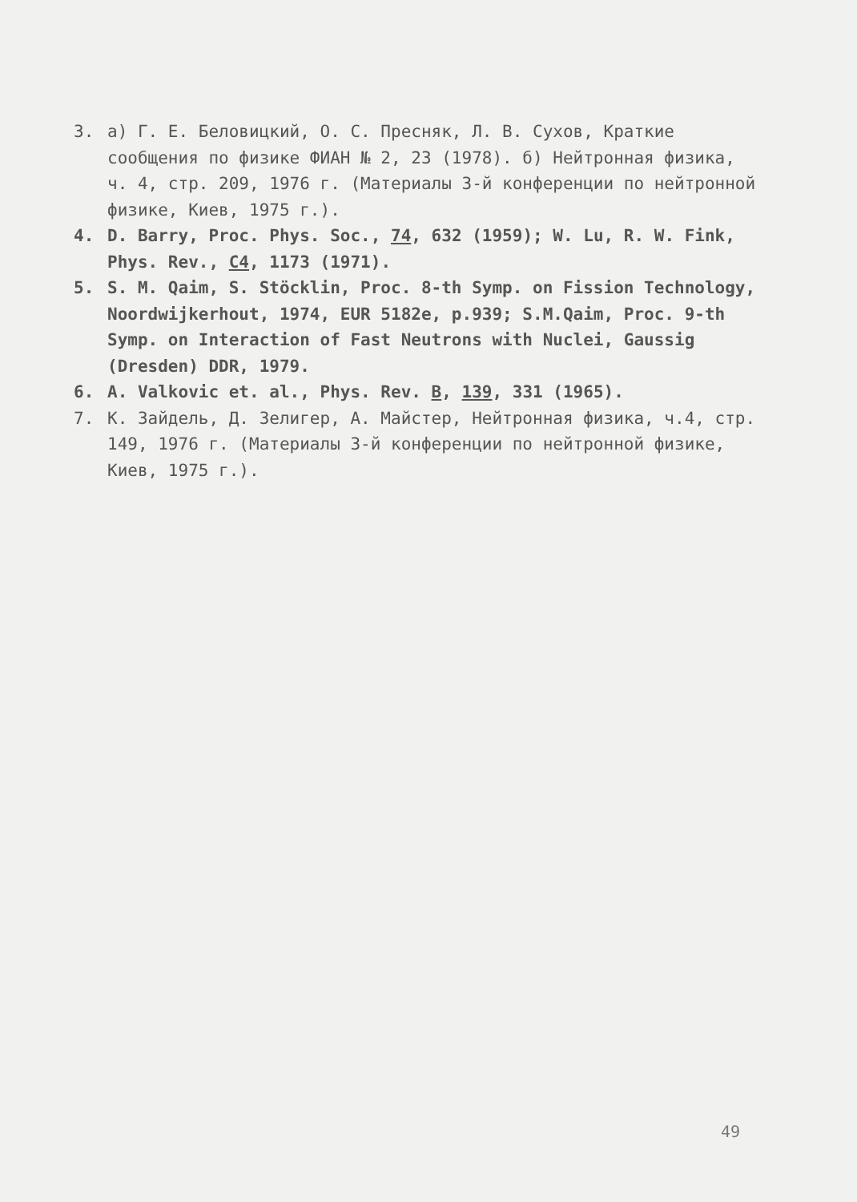3. а) Г. Е. Беловицкий, О. С. Пресняк, Л. В. Сухов, Краткие сообщения по физике ФИАН № 2, 23 (1978). б) Нейтронная физика, ч. 4, стр. 209, 1976 г. (Материалы 3-й конференции по нейтронной физике, Киев, 1975 г.).
4. D. Barry, Proc. Phys. Soc., 74, 632 (1959); W. Lu, R. W. Fink, Phys. Rev., C4, 1173 (1971).
5. S. M. Qaim, S. Stöcklin, Proc. 8-th Symp. on Fission Technology, Noordwijkerhout, 1974, EUR 5182e, p.939; S.M.Qaim, Proc. 9-th Symp. on Interaction of Fast Neutrons with Nuclei, Gaussig (Dresden) DDR, 1979.
6. A. Valkovic et. al., Phys. Rev. B, 139, 331 (1965).
7. К. Зайдель, Д. Зелигер, А. Майстер, Нейтронная физика, ч.4, стр. 149, 1976 г. (Материалы 3-й конференции по нейтронной физике, Киев, 1975 г.).
49